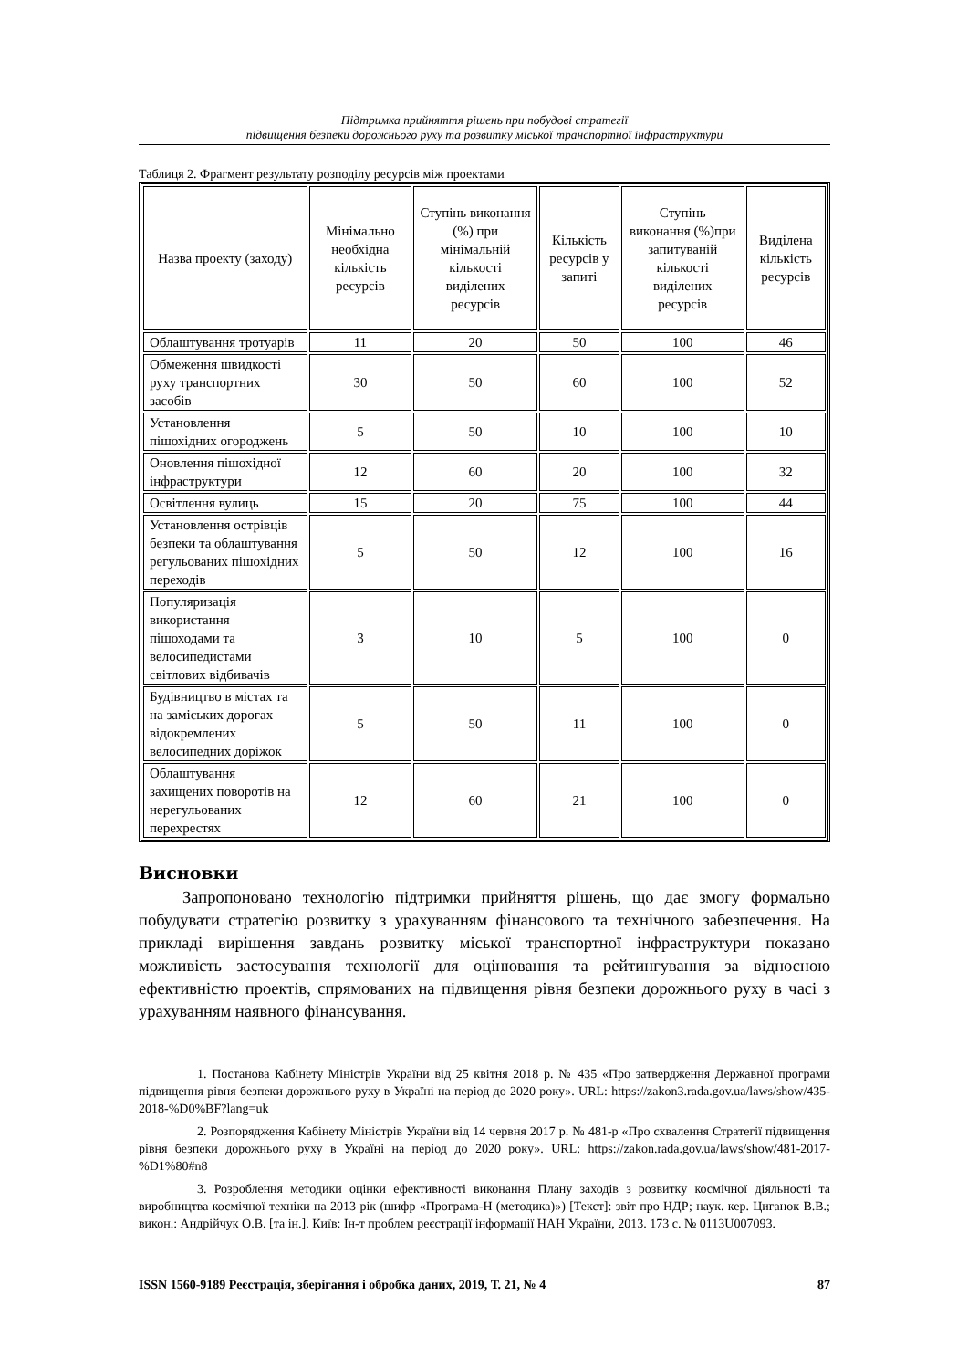Підтримка прийняття рішень при побудові стратегії
підвищення безпеки дорожнього руху та розвитку міської транспортної інфраструктури
Таблиця 2. Фрагмент результату розподілу ресурсів між проектами
| Назва проекту (заходу) | Мінімально необхідна кількість ресурсів | Ступінь виконання (%) при мінімальній кількості виділених ресурсів | Кількість ресурсів у запиті | Ступінь виконання (%)при запитуваній кількості виділених ресурсів | Виділена кількість ресурсів |
| --- | --- | --- | --- | --- | --- |
| Облаштування тротуарів | 11 | 20 | 50 | 100 | 46 |
| Обмеження швидкості руху транспортних засобів | 30 | 50 | 60 | 100 | 52 |
| Установлення пішохідних огороджень | 5 | 50 | 10 | 100 | 10 |
| Оновлення пішохідної інфраструктури | 12 | 60 | 20 | 100 | 32 |
| Освітлення вулиць | 15 | 20 | 75 | 100 | 44 |
| Установлення острівців безпеки та облаштування регульованих пішохідних переходів | 5 | 50 | 12 | 100 | 16 |
| Популяризація використання пішоходами та велосипедистами світлових відбивачів | 3 | 10 | 5 | 100 | 0 |
| Будівництво в містах та на заміських дорогах відокремлених велосипедних доріжок | 5 | 50 | 11 | 100 | 0 |
| Облаштування захищених поворотів на нерегульованих перехрестях | 12 | 60 | 21 | 100 | 0 |
Висновки
Запропоновано технологію підтримки прийняття рішень, що дає змогу формально побудувати стратегію розвитку з урахуванням фінансового та технічного забезпечення. На прикладі вирішення завдань розвитку міської транспортної інфраструктури показано можливість застосування технології для оцінювання та рейтингування за відносною ефективністю проектів, спрямованих на підвищення рівня безпеки дорожнього руху в часі з урахуванням наявного фінансування.
1. Постанова Кабінету Міністрів України від 25 квітня 2018 р. № 435 «Про затвердження Державної програми підвищення рівня безпеки дорожнього руху в Україні на період до 2020 року». URL: https://zakon3.rada.gov.ua/laws/show/435-2018-%D0%BF?lang=uk
2. Розпорядження Кабінету Міністрів України від 14 червня 2017 р. № 481-р «Про схвалення Стратегії підвищення рівня безпеки дорожнього руху в Україні на період до 2020 року». URL: https://zakon.rada.gov.ua/laws/show/481-2017-%D1%80#n8
3. Розроблення методики оцінки ефективності виконання Плану заходів з розвитку космічної діяльності та виробництва космічної техніки на 2013 рік (шифр «Програма-Н (методика)») [Текст]: звіт про НДР; наук. кер. Циганок В.В.; викон.: Андрійчук О.В. [та ін.]. Київ: Ін-т проблем реєстрації інформації НАН України, 2013. 173 с. № 0113U007093.
ISSN 1560-9189 Реєстрація, зберігання і обробка даних, 2019, Т. 21, № 4 87